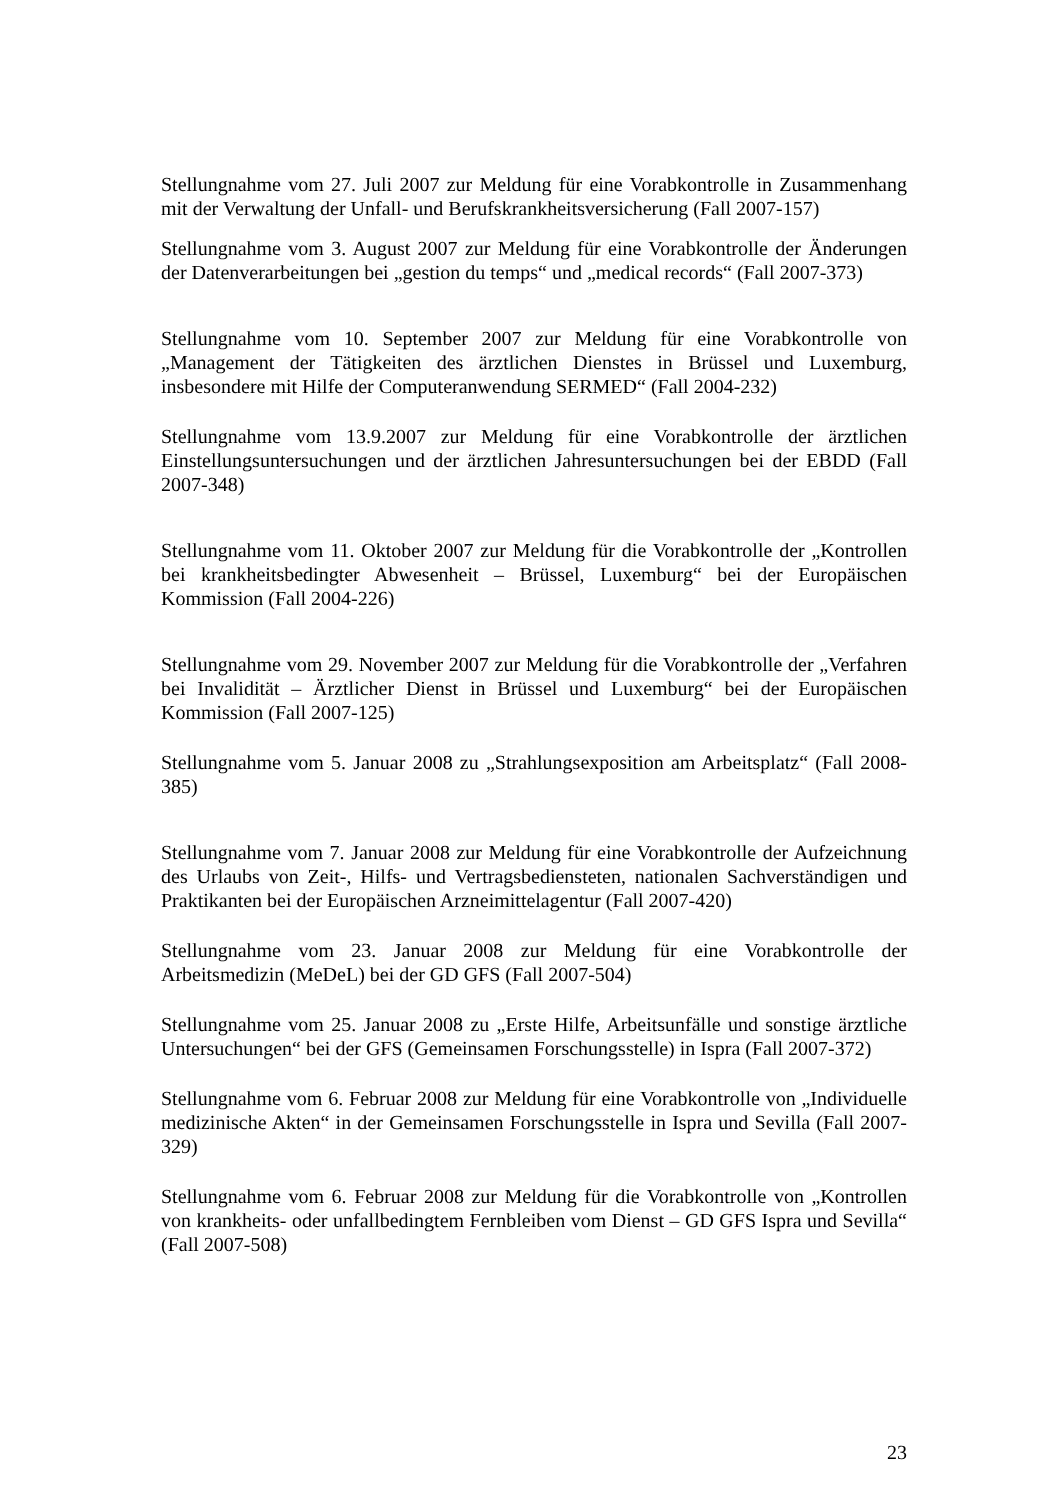Stellungnahme vom 27. Juli 2007 zur Meldung für eine Vorabkontrolle in Zusammenhang mit der Verwaltung der Unfall- und Berufskrankheitsversicherung (Fall 2007-157)
Stellungnahme vom 3. August 2007 zur Meldung für eine Vorabkontrolle der Änderungen der Datenverarbeitungen bei „gestion du temps“ und „medical records“ (Fall 2007-373)
Stellungnahme vom 10. September 2007 zur Meldung für eine Vorabkontrolle von „Management der Tätigkeiten des ärztlichen Dienstes in Brüssel und Luxemburg, insbesondere mit Hilfe der Computeranwendung SERMED“ (Fall 2004-232)
Stellungnahme vom 13.9.2007 zur Meldung für eine Vorabkontrolle der ärztlichen Einstellungsuntersuchungen und der ärztlichen Jahresuntersuchungen bei der EBDD (Fall 2007-348)
Stellungnahme vom 11. Oktober 2007 zur Meldung für die Vorabkontrolle der „Kontrollen bei krankheitsbedingter Abwesenheit – Brüssel, Luxemburg“ bei der Europäischen Kommission (Fall 2004-226)
Stellungnahme vom 29. November 2007 zur Meldung für die Vorabkontrolle der „Verfahren bei Invalidität – Ärztlicher Dienst in Brüssel und Luxemburg“ bei der Europäischen Kommission (Fall 2007-125)
Stellungnahme vom 5. Januar 2008 zu „Strahlungsexposition am Arbeitsplatz“ (Fall 2008-385)
Stellungnahme vom 7. Januar 2008 zur Meldung für eine Vorabkontrolle der Aufzeichnung des Urlaubs von Zeit-, Hilfs- und Vertragsbediensteten, nationalen Sachverständigen und Praktikanten bei der Europäischen Arzneimittelagentur (Fall 2007-420)
Stellungnahme vom 23. Januar 2008 zur Meldung für eine Vorabkontrolle der Arbeitsmedizin (MeDeL) bei der GD GFS (Fall 2007-504)
Stellungnahme vom 25. Januar 2008 zu „Erste Hilfe, Arbeitsunfälle und sonstige ärztliche Untersuchungen“ bei der GFS (Gemeinsamen Forschungsstelle) in Ispra (Fall 2007-372)
Stellungnahme vom 6. Februar 2008 zur Meldung für eine Vorabkontrolle von „Individuelle medizinische Akten“ in der Gemeinsamen Forschungsstelle in Ispra und Sevilla (Fall 2007-329)
Stellungnahme vom 6. Februar 2008 zur Meldung für die Vorabkontrolle von „Kontrollen von krankheits- oder unfallbedingtem Fernbleiben vom Dienst – GD GFS Ispra und Sevilla“ (Fall 2007-508)
23